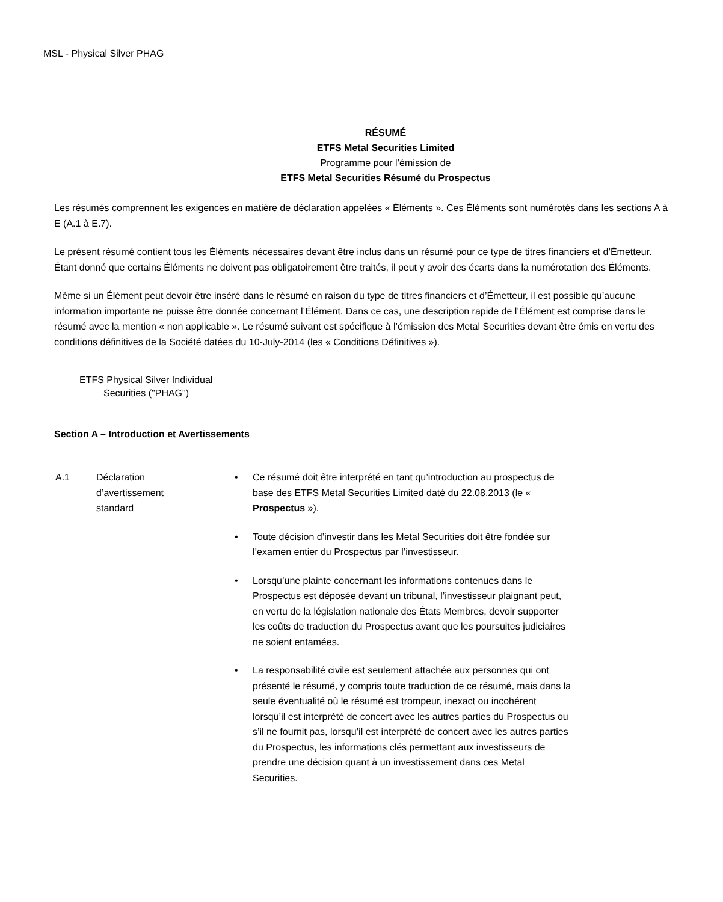MSL - Physical Silver PHAG
RÉSUMÉ
ETFS Metal Securities Limited
Programme pour l’émission de
ETFS Metal Securities Résumé du Prospectus
Les résumés comprennent les exigences en matière de déclaration appelées « Éléments ». Ces Éléments sont numérotés dans les sections A à E (A.1 à E.7).
Le présent résumé contient tous les Éléments nécessaires devant être inclus dans un résumé pour ce type de titres financiers et d’Émetteur. Étant donné que certains Éléments ne doivent pas obligatoirement être traités, il peut y avoir des écarts dans la numérotation des Éléments.
Même si un Élément peut devoir être inséré dans le résumé en raison du type de titres financiers et d’Émetteur, il est possible qu’aucune information importante ne puisse être donnée concernant l’Élément. Dans ce cas, une description rapide de l’Élément est comprise dans le résumé avec la mention « non applicable ». Le résumé suivant est spécifique à l’émission des Metal Securities devant être émis en vertu des conditions définitives de la Société datées du 10-July-2014 (les « Conditions Définitives »).
ETFS Physical Silver Individual
Securities ("PHAG")
Section A – Introduction et Avertissements
A.1 Déclaration
d’avertissement
standard
• Ce résumé doit être interprété en tant qu’introduction au prospectus de base des ETFS Metal Securities Limited daté du 22.08.2013 (le « Prospectus »).
• Toute décision d’investir dans les Metal Securities doit être fondée sur l’examen entier du Prospectus par l’investisseur.
• Lorsqu’une plainte concernant les informations contenues dans le Prospectus est déposée devant un tribunal, l’investisseur plaignant peut, en vertu de la législation nationale des États Membres, devoir supporter les coûts de traduction du Prospectus avant que les poursuites judiciaires ne soient entamées.
• La responsabilité civile est seulement attachée aux personnes qui ont présenté le résumé, y compris toute traduction de ce résumé, mais dans la seule éventualité où le résumé est trompeur, inexact ou incohérent lorsqu’il est interprété de concert avec les autres parties du Prospectus ou s’il ne fournit pas, lorsqu’il est interprété de concert avec les autres parties du Prospectus, les informations clés permettant aux investisseurs de prendre une décision quant à un investissement dans ces Metal Securities.